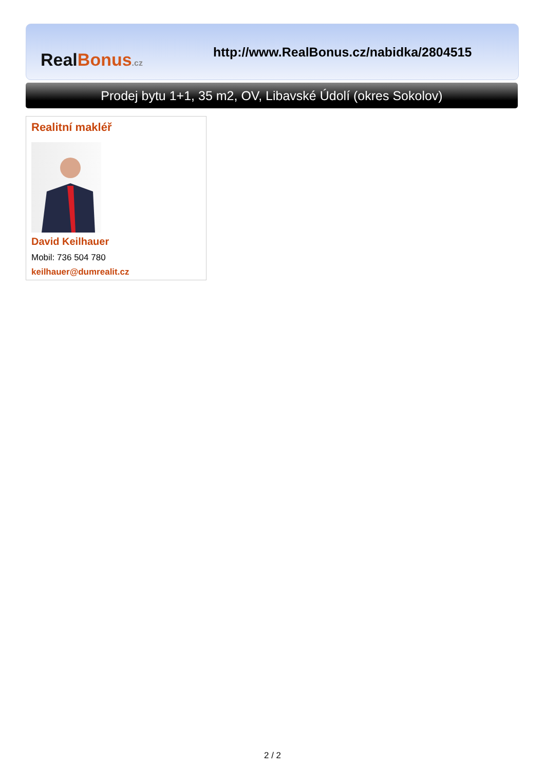Real Bonus.cz
http://www.RealBonus.cz/nabidka/2804515
Prodej bytu 1+1, 35 m2, OV, Libavské Údolí (okres Sokolov)
Realitní makléř
David Keilhauer
Mobil: 736 504 780
keilhauer@dumrealit.cz
2 / 2